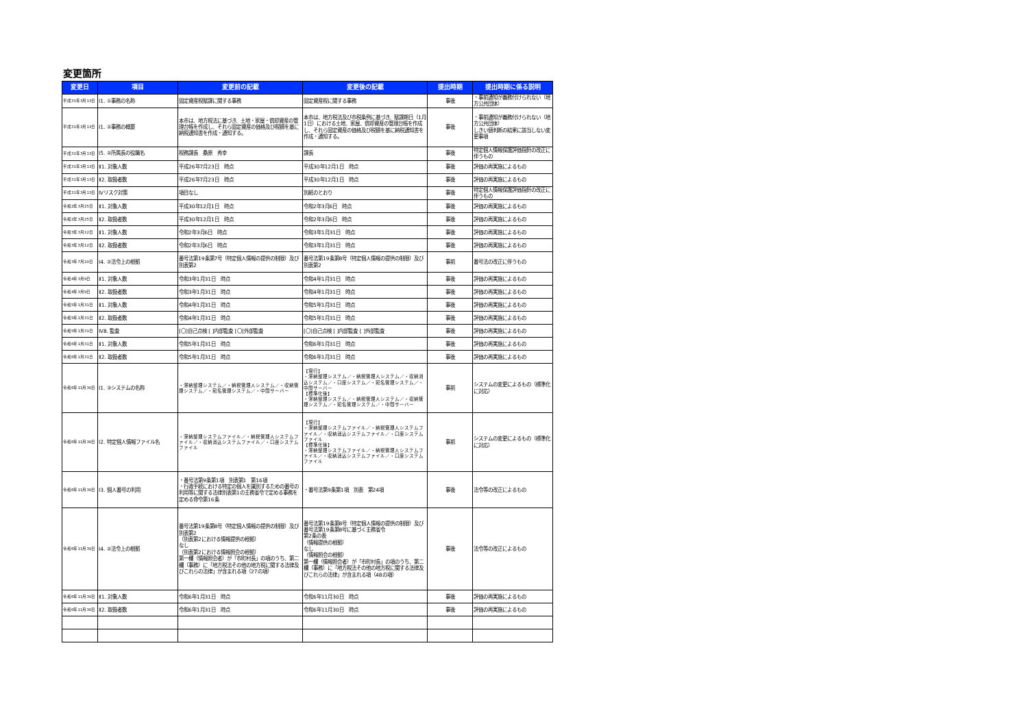変更箇所
| 変更日 | 項目 | 変更前の記載 | 変更後の記載 | 提出時期 | 提出時期に係る説明 |
| --- | --- | --- | --- | --- | --- |
| 平成31年3月13日 | Ⅰ1. ①事務の名称 | 固定資産税賦課に関する事務 | 固定資産税に関する事務 | 事後 | ・事前通知が義務付けられない（地方公共団体） |
| 平成31年3月13日 | Ⅰ1. ②事務の概要 | 本市は、地方税法に基づき、土地・家屋・償却資産の管理台帳を作成し、それら固定資産の価格及び税額を基に納税通知書を作成・通知する。 | 本市は、地方税法及び市税条例に基づき、賦課期日（1月1日）における土地、家屋、償却資産の管理台帳を作成し、それら固定資産の価格及び税額を基に納税通知書を作成・通知する。 | 事後 | ・事前通知が義務付けられない（地方公共団体） しきい値判断の結果に該当しない変更事項 |
| 平成31年3月13日 | Ⅰ5. ②所属長の役職名 | 税務課長 桑原 秀幸 | 課長 | 事後 | 特定個人情報保護評価指針の改正に伴うもの |
| 平成31年3月13日 | Ⅱ1. 対象人数 | 平成26年7月23日 時点 | 平成30年12月1日 時点 | 事後 | 評価の再実施によるもの |
| 平成31年3月13日 | Ⅱ2. 取扱者数 | 平成26年7月23日 時点 | 平成30年12月1日 時点 | 事後 | 評価の再実施によるもの |
| 平成31年3月13日 | Ⅳリスク対策 | 項目なし | 別紙のとおり | 事後 | 特定個人情報保護評価指針の改正に伴うもの |
| 令和2年3月25日 | Ⅱ1. 対象人数 | 平成30年12月1日 時点 | 令和2年3月6日 時点 | 事後 | 評価の再実施によるもの |
| 令和2年3月25日 | Ⅱ2. 取扱者数 | 平成30年12月1日 時点 | 令和2年3月6日 時点 | 事後 | 評価の再実施によるもの |
| 令和3年3月12日 | Ⅱ1. 対象人数 | 令和2年3月6日 時点 | 令和3年1月31日 時点 | 事後 | 評価の再実施によるもの |
| 令和3年3月12日 | Ⅱ2. 取扱者数 | 令和2年3月6日 時点 | 令和3年1月31日 時点 | 事後 | 評価の再実施によるもの |
| 令和3年7月20日 | Ⅰ4. ②法令上の根拠 | 番号法第19条第7号（特定個人情報の提供の制限）及び別表第2 | 番号法第19条第8号（特定個人情報の提供の制限）及び別表第2 | 事前 | 番号法の改正に伴うもの |
| 令和4年3月9日 | Ⅱ1. 対象人数 | 令和3年1月31日 時点 | 令和4年1月31日 時点 | 事後 | 評価の再実施によるもの |
| 令和4年3月9日 | Ⅱ2. 取扱者数 | 令和3年1月31日 時点 | 令和4年1月31日 時点 | 事後 | 評価の再実施によるもの |
| 令和5年1月31日 | Ⅱ1. 対象人数 | 令和4年1月31日 時点 | 令和5年1月31日 時点 | 事後 | 評価の再実施によるもの |
| 令和5年1月31日 | Ⅱ2. 取扱者数 | 令和4年1月31日 時点 | 令和5年1月31日 時点 | 事後 | 評価の再実施によるもの |
| 令和5年1月31日 | Ⅳ8. 監査 | [〇]自己点検 [ ]内部監査 [〇]外部監査 | [〇]自己点検 [ ]内部監査 [ ]外部監査 | 事後 | 評価の再実施によるもの |
| 令和6年1月31日 | Ⅱ1. 対象人数 | 令和5年1月31日 時点 | 令和6年1月31日 時点 | 事後 | 評価の再実施によるもの |
| 令和6年1月31日 | Ⅱ2. 取扱者数 | 令和5年1月31日 時点 | 令和6年1月31日 時点 | 事後 | 評価の再実施によるもの |
| 令和6年11月30日 | Ⅰ1. ③システムの名称 | ・滞納整理システム／・納税管理人システム／・収納管理システム／・宛名管理システム／・中間サーバー | 【現行】 ・滞納整理システム／・納税管理人システム／・収納消込システム／・口座システム／・宛名管理システム／・中間サーバー 【標準化後】 ・滞納整理システム／・納税管理人システム／・収納管理システム／・宛名管理システム／・中間サーバー | 事前 | システムの変更によるもの（標準化に対応） |
| 令和6年11月30日 | Ⅰ2. 特定個人情報ファイル名 | ・滞納整理システムファイル／・納税管理人システムファイル／・収納消込システムファイル／・口座システムファイル | 【現行】 ・滞納整理システムファイル／・納税管理人システムファイル／・収納消込システムファイル／・口座システムファイル 【標準化後】 ・滞納整理システムファイル／・納税管理人システムファイル／・収納消込システムファイル／・口座システムファイル | 事前 | システムの変更によるもの（標準化に対応） |
| 令和6年11月30日 | Ⅰ3. 個人番号の利用 | ・番号法第9条第1項 別表第1 第16項 ・行政手続における特定の個人を識別するための番号の利用等に関する法律別表第1の主務省令で定める事務を定める命令第16条 | ・番号法第9条第1項 別表 第24項 | 事後 | 法令等の改正によるもの |
| 令和6年11月30日 | Ⅰ4. ②法令上の根拠 | 番号法第19条第8号（特定個人情報の提供の制限）及び別表第2 （別表第2における情報提供の根拠） なし （別表第2における情報照会の根拠） 第一欄（情報照会者）が「市町村長」の項のうち、第二欄（事務）に「地方税法その他の地方税に関する法律及びこれらの法律」が含まれる項（27の項） | 番号法第19条第8号（特定個人情報の提供の制限）及び番号法第19条第8号に基づく主務省令 第2条の表 （情報提供の根拠） なし （情報照会の根拠） 第一欄（情報照会者）が「市町村長」の項のうち、第二欄（事務）に「地方税法その他の地方税に関する法律及びこれらの法律」が含まれる項（48の項） | 事後 | 法令等の改正によるもの |
| 令和6年11月30日 | Ⅱ1. 対象人数 | 令和6年1月31日 時点 | 令和6年11月30日 時点 | 事後 | 評価の再実施によるもの |
| 令和6年11月30日 | Ⅱ2. 取扱者数 | 令和6年1月31日 時点 | 令和6年11月30日 時点 | 事後 | 評価の再実施によるもの |